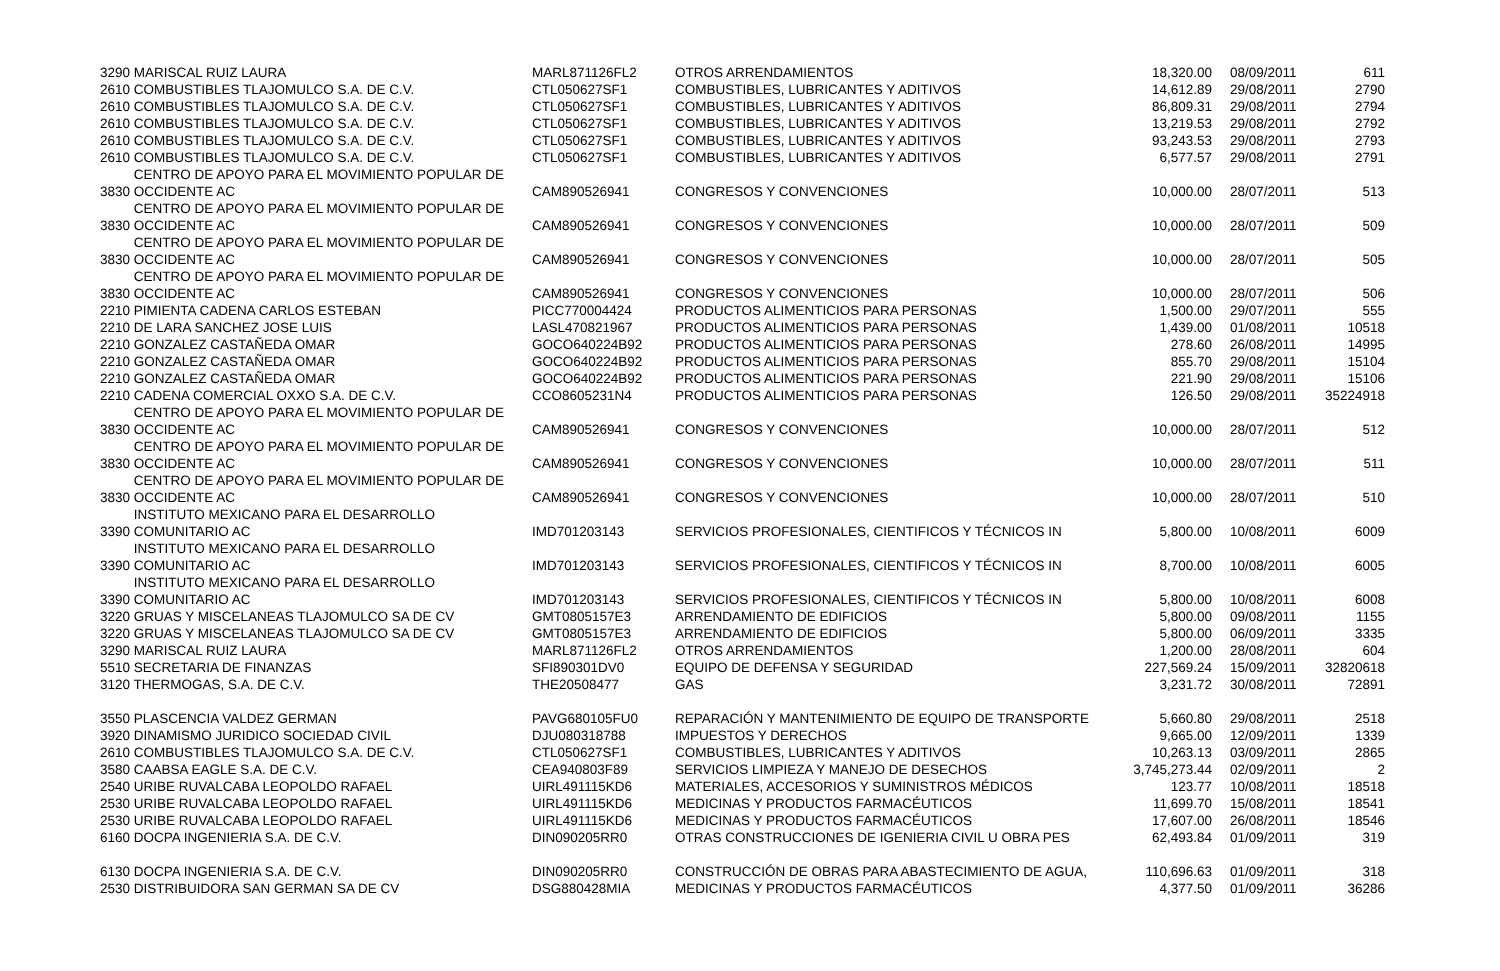| 3290 MARISCAL RUIZ LAURA | MARL871126FL2 | OTROS ARRENDAMIENTOS | 18,320.00 | 08/09/2011 | 611 |
| 2610 COMBUSTIBLES TLAJOMULCO S.A. DE C.V. | CTL050627SF1 | COMBUSTIBLES, LUBRICANTES Y ADITIVOS | 14,612.89 | 29/08/2011 | 2790 |
| 2610 COMBUSTIBLES TLAJOMULCO S.A. DE C.V. | CTL050627SF1 | COMBUSTIBLES, LUBRICANTES Y ADITIVOS | 86,809.31 | 29/08/2011 | 2794 |
| 2610 COMBUSTIBLES TLAJOMULCO S.A. DE C.V. | CTL050627SF1 | COMBUSTIBLES, LUBRICANTES Y ADITIVOS | 13,219.53 | 29/08/2011 | 2792 |
| 2610 COMBUSTIBLES TLAJOMULCO S.A. DE C.V. | CTL050627SF1 | COMBUSTIBLES, LUBRICANTES Y ADITIVOS | 93,243.53 | 29/08/2011 | 2793 |
| 2610 COMBUSTIBLES TLAJOMULCO S.A. DE C.V. | CTL050627SF1 | COMBUSTIBLES, LUBRICANTES Y ADITIVOS | 6,577.57 | 29/08/2011 | 2791 |
| CENTRO DE APOYO PARA EL MOVIMIENTO POPULAR DE 3830 OCCIDENTE AC | CAM890526941 | CONGRESOS Y CONVENCIONES | 10,000.00 | 28/07/2011 | 513 |
| CENTRO DE APOYO PARA EL MOVIMIENTO POPULAR DE 3830 OCCIDENTE AC | CAM890526941 | CONGRESOS Y CONVENCIONES | 10,000.00 | 28/07/2011 | 509 |
| CENTRO DE APOYO PARA EL MOVIMIENTO POPULAR DE 3830 OCCIDENTE AC | CAM890526941 | CONGRESOS Y CONVENCIONES | 10,000.00 | 28/07/2011 | 505 |
| CENTRO DE APOYO PARA EL MOVIMIENTO POPULAR DE 3830 OCCIDENTE AC | CAM890526941 | CONGRESOS Y CONVENCIONES | 10,000.00 | 28/07/2011 | 506 |
| 2210 PIMIENTA CADENA CARLOS ESTEBAN | PICC770004424 | PRODUCTOS ALIMENTICIOS PARA PERSONAS | 1,500.00 | 29/07/2011 | 555 |
| 2210 DE LARA SANCHEZ JOSE LUIS | LASL470821967 | PRODUCTOS ALIMENTICIOS PARA PERSONAS | 1,439.00 | 01/08/2011 | 10518 |
| 2210 GONZALEZ CASTAÑEDA OMAR | GOCO640224B92 | PRODUCTOS ALIMENTICIOS PARA PERSONAS | 278.60 | 26/08/2011 | 14995 |
| 2210 GONZALEZ CASTAÑEDA OMAR | GOCO640224B92 | PRODUCTOS ALIMENTICIOS PARA PERSONAS | 855.70 | 29/08/2011 | 15104 |
| 2210 GONZALEZ CASTAÑEDA OMAR | GOCO640224B92 | PRODUCTOS ALIMENTICIOS PARA PERSONAS | 221.90 | 29/08/2011 | 15106 |
| 2210 CADENA COMERCIAL OXXO S.A. DE C.V. | CCO8605231N4 | PRODUCTOS ALIMENTICIOS PARA PERSONAS | 126.50 | 29/08/2011 | 35224918 |
| CENTRO DE APOYO PARA EL MOVIMIENTO POPULAR DE 3830 OCCIDENTE AC | CAM890526941 | CONGRESOS Y CONVENCIONES | 10,000.00 | 28/07/2011 | 512 |
| CENTRO DE APOYO PARA EL MOVIMIENTO POPULAR DE 3830 OCCIDENTE AC | CAM890526941 | CONGRESOS Y CONVENCIONES | 10,000.00 | 28/07/2011 | 511 |
| CENTRO DE APOYO PARA EL MOVIMIENTO POPULAR DE 3830 OCCIDENTE AC | CAM890526941 | CONGRESOS Y CONVENCIONES | 10,000.00 | 28/07/2011 | 510 |
| INSTITUTO MEXICANO PARA EL DESARROLLO 3390 COMUNITARIO AC | IMD701203143 | SERVICIOS PROFESIONALES, CIENTIFICOS Y TÉCNICOS IN | 5,800.00 | 10/08/2011 | 6009 |
| INSTITUTO MEXICANO PARA EL DESARROLLO 3390 COMUNITARIO AC | IMD701203143 | SERVICIOS PROFESIONALES, CIENTIFICOS Y TÉCNICOS IN | 8,700.00 | 10/08/2011 | 6005 |
| INSTITUTO MEXICANO PARA EL DESARROLLO 3390 COMUNITARIO AC | IMD701203143 | SERVICIOS PROFESIONALES, CIENTIFICOS Y TÉCNICOS IN | 5,800.00 | 10/08/2011 | 6008 |
| 3220 GRUAS Y MISCELANEAS TLAJOMULCO SA DE CV | GMT0805157E3 | ARRENDAMIENTO DE EDIFICIOS | 5,800.00 | 09/08/2011 | 1155 |
| 3220 GRUAS Y MISCELANEAS TLAJOMULCO SA DE CV | GMT0805157E3 | ARRENDAMIENTO DE EDIFICIOS | 5,800.00 | 06/09/2011 | 3335 |
| 3290 MARISCAL RUIZ LAURA | MARL871126FL2 | OTROS ARRENDAMIENTOS | 1,200.00 | 28/08/2011 | 604 |
| 5510 SECRETARIA DE FINANZAS | SFI890301DV0 | EQUIPO DE DEFENSA Y SEGURIDAD | 227,569.24 | 15/09/2011 | 32820618 |
| 3120 THERMOGAS, S.A. DE C.V. | THE20508477 | GAS | 3,231.72 | 30/08/2011 | 72891 |
| 3550 PLASCENCIA VALDEZ GERMAN | PAVG680105FU0 | REPARACIÓN Y MANTENIMIENTO DE EQUIPO DE TRANSPORTE | 5,660.80 | 29/08/2011 | 2518 |
| 3920 DINAMISMO JURIDICO SOCIEDAD CIVIL | DJU080318788 | IMPUESTOS Y DERECHOS | 9,665.00 | 12/09/2011 | 1339 |
| 2610 COMBUSTIBLES TLAJOMULCO S.A. DE C.V. | CTL050627SF1 | COMBUSTIBLES, LUBRICANTES Y ADITIVOS | 10,263.13 | 03/09/2011 | 2865 |
| 3580 CAABSA EAGLE S.A. DE C.V. | CEA940803F89 | SERVICIOS LIMPIEZA Y MANEJO DE DESECHOS | 3,745,273.44 | 02/09/2011 | 2 |
| 2540 URIBE RUVALCABA LEOPOLDO RAFAEL | UIRL491115KD6 | MATERIALES, ACCESORIOS Y SUMINISTROS MÉDICOS | 123.77 | 10/08/2011 | 18518 |
| 2530 URIBE RUVALCABA LEOPOLDO RAFAEL | UIRL491115KD6 | MEDICINAS Y PRODUCTOS FARMACÉUTICOS | 11,699.70 | 15/08/2011 | 18541 |
| 2530 URIBE RUVALCABA LEOPOLDO RAFAEL | UIRL491115KD6 | MEDICINAS Y PRODUCTOS FARMACÉUTICOS | 17,607.00 | 26/08/2011 | 18546 |
| 6160 DOCPA INGENIERIA S.A. DE C.V. | DIN090205RR0 | OTRAS CONSTRUCCIONES DE IGENIERIA CIVIL U OBRA PES | 62,493.84 | 01/09/2011 | 319 |
| 6130 DOCPA INGENIERIA S.A. DE C.V. | DIN090205RR0 | CONSTRUCCIÓN DE OBRAS PARA ABASTECIMIENTO DE AGUA, | 110,696.63 | 01/09/2011 | 318 |
| 2530 DISTRIBUIDORA SAN GERMAN SA DE CV | DSG880428MIA | MEDICINAS Y PRODUCTOS FARMACÉUTICOS | 4,377.50 | 01/09/2011 | 36286 |